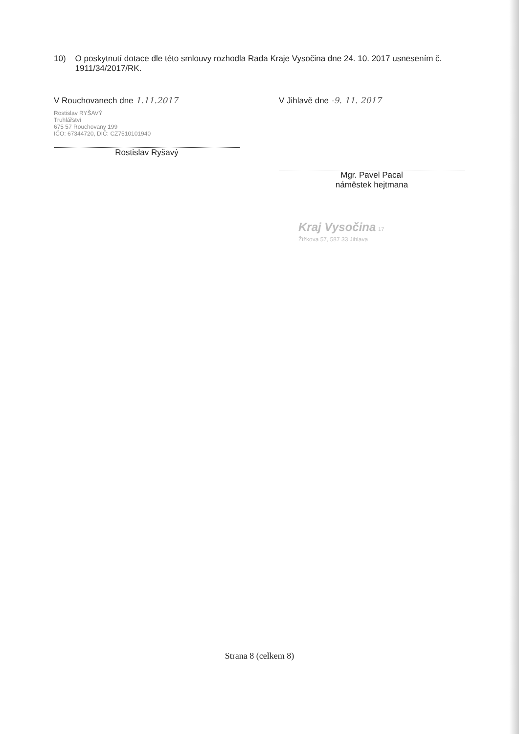10) O poskytnutí dotace dle této smlouvy rozhodla Rada Kraje Vysočina dne 24. 10. 2017 usnesením č. 1911/34/2017/RK.
V Rouchovanech dne 1.11.2017
Rostislav RYŠAVÝ
Truhlářství
675 57 Rouchovany 199
IČO: 67344720, DIČ: CZ7510101940
Rostislav Ryšavý
V Jihlavě dne -9. 11. 2017
Mgr. Pavel Pacal
náměstek hejtmana
Kraj Vysočina 17
Žižkova 57, 587 33 Jihlava
Strana 8 (celkem 8)